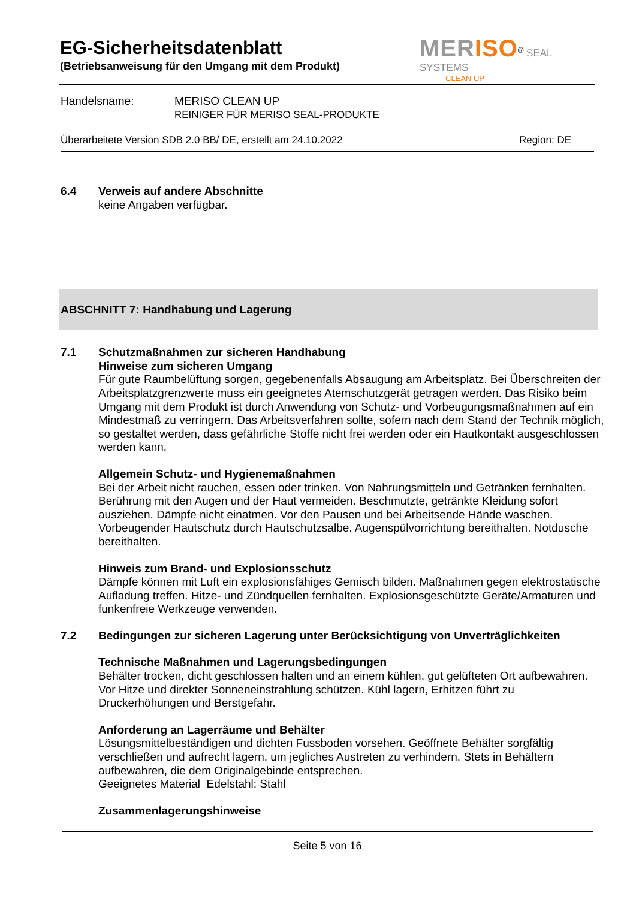EG-Sicherheitsdatenblatt
(Betriebsanweisung für den Umgang mit dem Produkt)
MERISO<sup>®</sup> SEAL SYSTEMS
CLEAN UP
Handelsname: MERISO CLEAN UP
REINIGER FÜR MERISO SEAL-PRODUKTE
Überarbeitete Version SDB 2.0 BB/ DE, erstellt am 24.10.2022 Region: DE
6.4 Verweis auf andere Abschnitte
keine Angaben verfügbar.
ABSCHNITT 7: Handhabung und Lagerung
7.1 Schutzmaßnahmen zur sicheren Handhabung
Hinweise zum sicheren Umgang
Für gute Raumbelüftung sorgen, gegebenenfalls Absaugung am Arbeitsplatz. Bei Überschreiten der Arbeitsplatzgrenzwerte muss ein geeignetes Atemschutzgerät getragen werden. Das Risiko beim Umgang mit dem Produkt ist durch Anwendung von Schutz- und Vorbeugungsmaßnahmen auf ein Mindestmaß zu verringern. Das Arbeitsverfahren sollte, sofern nach dem Stand der Technik möglich, so gestaltet werden, dass gefährliche Stoffe nicht frei werden oder ein Hautkontakt ausgeschlossen werden kann.
Allgemein Schutz- und Hygienemaßnahmen
Bei der Arbeit nicht rauchen, essen oder trinken. Von Nahrungsmitteln und Getränken fernhalten. Berührung mit den Augen und der Haut vermeiden. Beschmutzte, getränkte Kleidung sofort ausziehen. Dämpfe nicht einatmen. Vor den Pausen und bei Arbeitsende Hände waschen. Vorbeugender Hautschutz durch Hautschutzsalbe. Augenspülvorrichtung bereithalten. Notdusche bereithalten.
Hinweis zum Brand- und Explosionsschutz
Dämpfe können mit Luft ein explosionsfähiges Gemisch bilden. Maßnahmen gegen elektrostatische Aufladung treffen. Hitze- und Zündquellen fernhalten. Explosionsgeschützte Geräte/Armaturen und funkenfreie Werkzeuge verwenden.
7.2 Bedingungen zur sicheren Lagerung unter Berücksichtigung von Unverträglichkeiten
Technische Maßnahmen und Lagerungsbedingungen
Behälter trocken, dicht geschlossen halten und an einem kühlen, gut gelüfteten Ort aufbewahren. Vor Hitze und direkter Sonneneinstrahlung schützen. Kühl lagern, Erhitzen führt zu Druckerhöhungen und Berstgefahr.
Anforderung an Lagerräume und Behälter
Lösungsmittelbeständigen und dichten Fussboden vorsehen. Geöffnete Behälter sorgfältig verschließen und aufrecht lagern, um jegliches Austreten zu verhindern. Stets in Behältern aufbewahren, die dem Originalgebinde entsprechen.
Geeignetes Material Edelstahl; Stahl
Zusammenlagerungshinweise
Seite 5 von 16